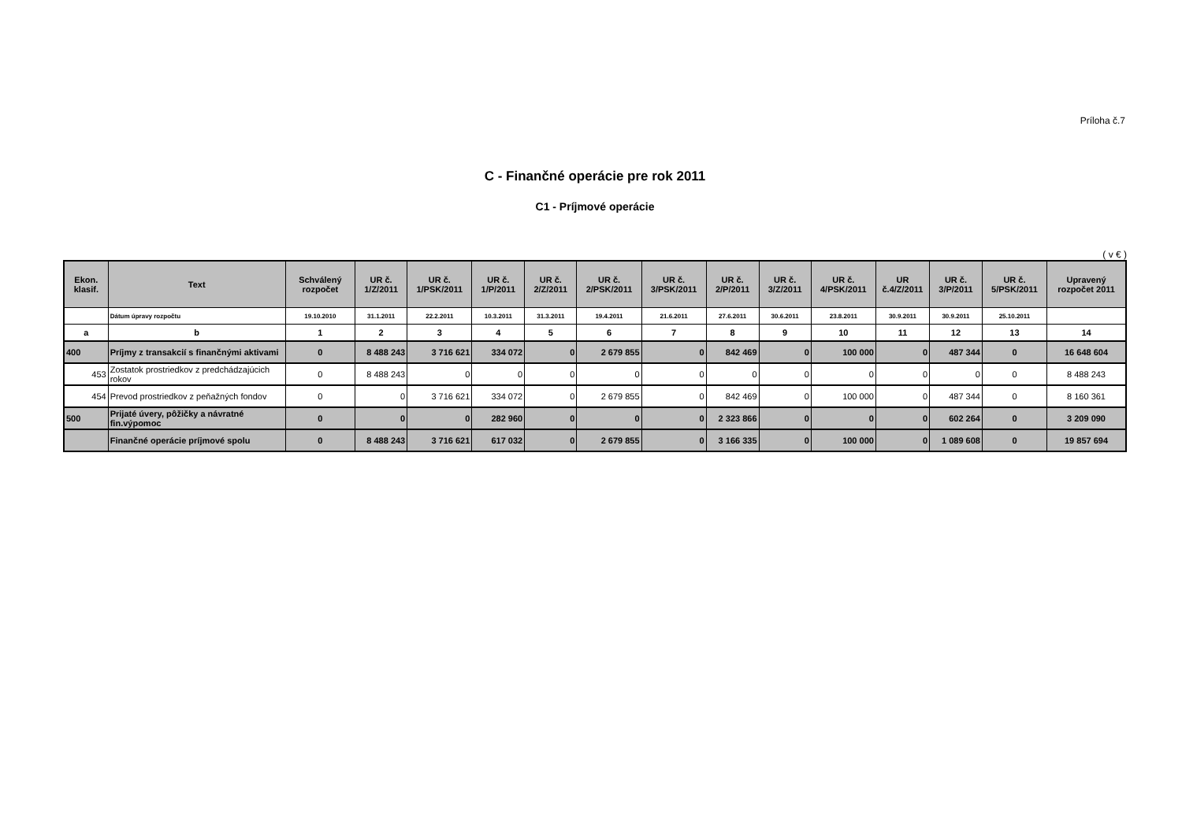Príloha č.7
C - Finančné operácie pre rok 2011
C1 - Príjmové operácie
( v € )
| Ekon. klasif. | Text | Schválený rozpočet | UR č. 1/Z/2011 | UR č. 1/PSK/2011 | UR č. 1/P/2011 | UR č. 2/Z/2011 | UR č. 2/PSK/2011 | UR č. 3/PSK/2011 | UR č. 2/P/2011 | UR č. 3/Z/2011 | UR č. 4/PSK/2011 | UR č.4/Z/2011 | UR č. 3/P/2011 | UR č. 5/PSK/2011 | Upravený rozpočet 2011 |
| --- | --- | --- | --- | --- | --- | --- | --- | --- | --- | --- | --- | --- | --- | --- | --- |
| | Dátum úpravy rozpočtu | 19.10.2010 | 31.1.2011 | 22.2.2011 | 10.3.2011 | 31.3.2011 | 19.4.2011 | 21.6.2011 | 27.6.2011 | 30.6.2011 | 23.8.2011 | 30.9.2011 | 30.9.2011 | 25.10.2011 | |
| a | b | 1 | 2 | 3 | 4 | 5 | 6 | 7 | 8 | 9 | 10 | 11 | 12 | 13 | 14 |
| 400 | Príjmy z transakcií s finančnými aktivami | 0 | 8 488 243 | 3 716 621 | 334 072 | 0 | 2 679 855 | 0 | 842 469 | 0 | 100 000 | 0 | 487 344 | 0 | 16 648 604 |
| 453 | Zostatok prostriedkov z predchádzajúcich rokov | 0 | 8 488 243 | 0 | 0 | 0 | 0 | 0 | 0 | 0 | 0 | 0 | 0 | 0 | 8 488 243 |
| 454 | Prevod prostriedkov z peňažných fondov | 0 | 0 | 3 716 621 | 334 072 | 0 | 2 679 855 | 0 | 842 469 | 0 | 100 000 | 0 | 487 344 | 0 | 8 160 361 |
| 500 | Prijaté úvery, pôžičky a návratné fin.výpomoc | 0 | 0 | 0 | 282 960 | 0 | 0 | 0 | 2 323 866 | 0 | 0 | 0 | 602 264 | 0 | 3 209 090 |
| | Finančné operácie príjmové spolu | 0 | 8 488 243 | 3 716 621 | 617 032 | 0 | 2 679 855 | 0 | 3 166 335 | 0 | 100 000 | 0 | 1 089 608 | 0 | 19 857 694 |